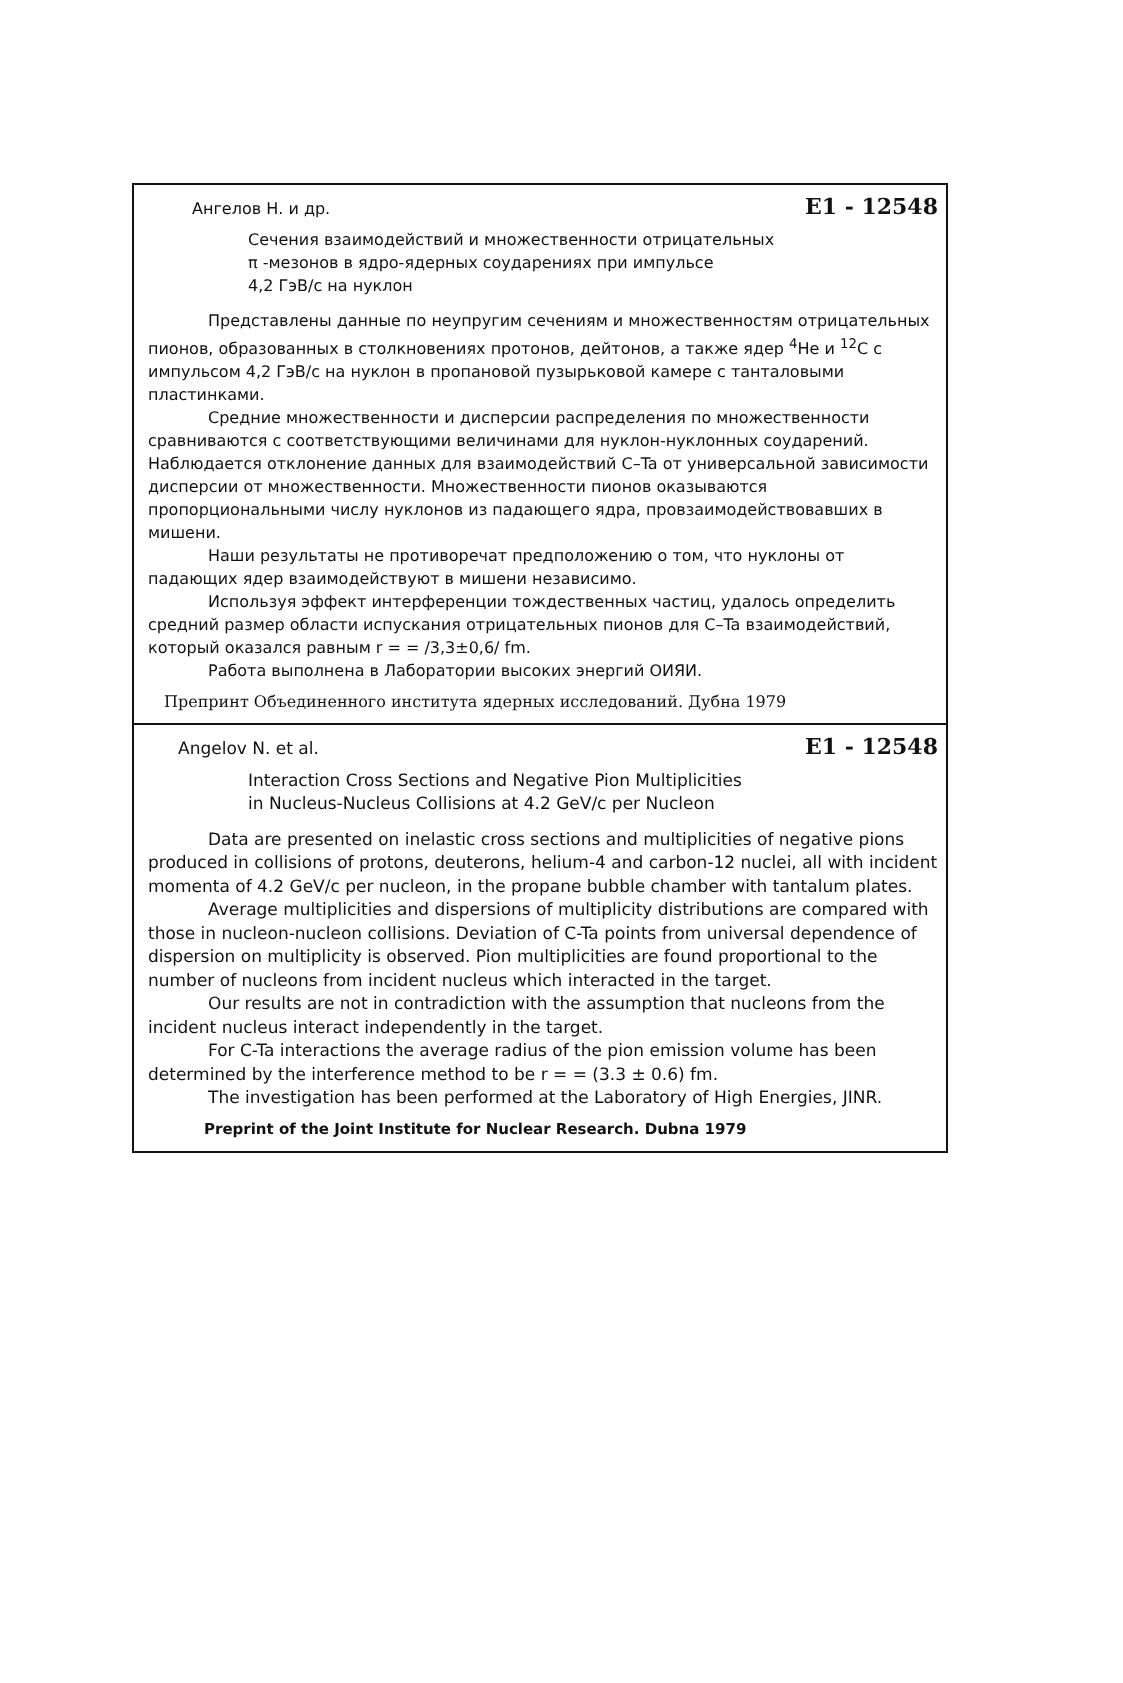Ангелов Н. и др. E1 - 12548
Сечения взаимодействий и множественности отрицательных
π -мезонов в ядро-ядерных соударениях при импульсе
4,2 ГэВ/с на нуклон
Представлены данные по неупругим сечениям и множественностям отрицательных пионов, образованных в столкновениях протонов, дейтонов, а также ядер <sup>4</sup>He и <sup>12</sup>C с импульсом 4,2 ГэВ/с на нуклон в пропановой пузырьковой камере с танталовыми пластинками.
Средние множественности и дисперсии распределения по множественности сравниваются с соответствующими величинами для нуклон-нуклонных соударений. Наблюдается отклонение данных для взаимодействий C–Ta от универсальной зависимости дисперсии от множественности. Множественности пионов оказываются пропорциональными числу нуклонов из падающего ядра, провзаимодействовавших в мишени.
Наши результаты не противоречат предположению о том, что нуклоны от падающих ядер взаимодействуют в мишени независимо.
Используя эффект интерференции тождественных частиц, удалось определить средний размер области испускания отрицательных пионов для C–Ta взаимодействий, который оказался равным r = = /3,3±0,6/ fm.
Работа выполнена в Лаборатории высоких энергий ОИЯИ.
Препринт Объединенного института ядерных исследований. Дубна 1979
Angelov N. et al. E1 - 12548
Interaction Cross Sections and Negative Pion Multiplicities
in Nucleus-Nucleus Collisions at 4.2 GeV/c per Nucleon
Data are presented on inelastic cross sections and multiplicities of negative pions produced in collisions of protons, deuterons, helium-4 and carbon-12 nuclei, all with incident momenta of 4.2 GeV/c per nucleon, in the propane bubble chamber with tantalum plates.
Average multiplicities and dispersions of multiplicity distributions are compared with those in nucleon-nucleon collisions. Deviation of C-Ta points from universal dependence of dispersion on multiplicity is observed. Pion multiplicities are found proportional to the number of nucleons from incident nucleus which interacted in the target.
Our results are not in contradiction with the assumption that nucleons from the incident nucleus interact independently in the target.
For C-Ta interactions the average radius of the pion emission volume has been determined by the interference method to be r = = (3.3 ± 0.6) fm.
The investigation has been performed at the Laboratory of High Energies, JINR.
Preprint of the Joint Institute for Nuclear Research. Dubna 1979